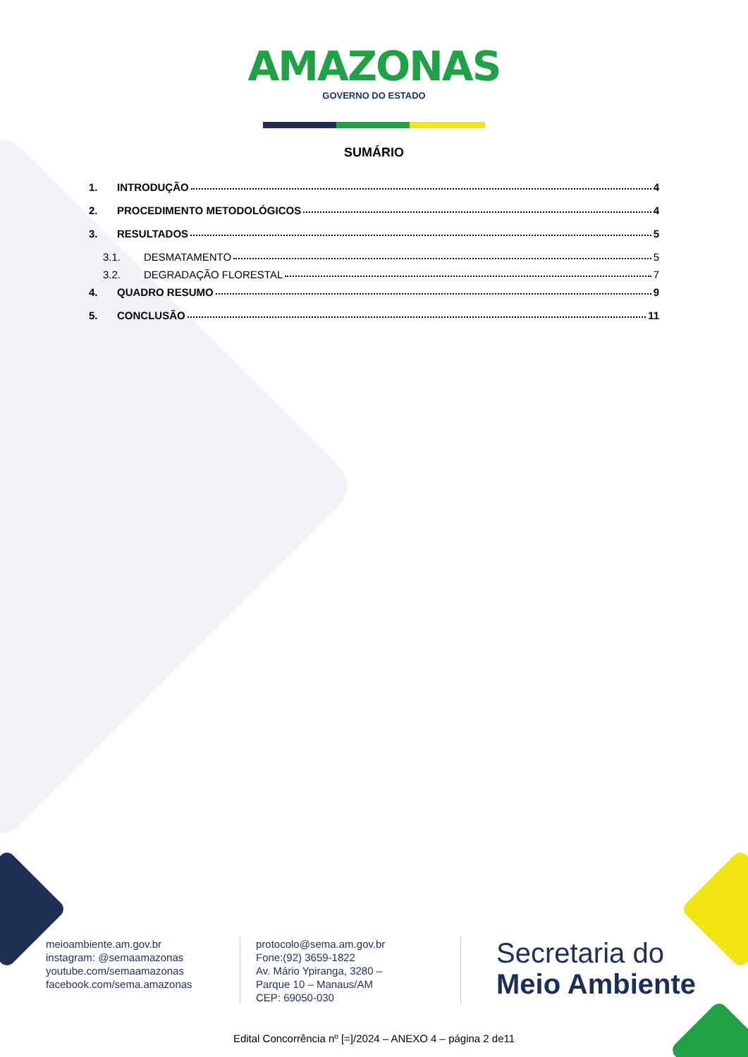AMAZONAS
GOVERNO DO ESTADO
SUMÁRIO
1. INTRODUÇÃO 4
2. PROCEDIMENTO METODOLÓGICOS 4
3. RESULTADOS 5
3.1. DESMATAMENTO 5
3.2. DEGRADAÇÃO FLORESTAL 7
4. QUADRO RESUMO 9
5. CONCLUSÃO 11
meioambiente.am.gov.br
instagram: @semaamazonas
youtube.com/semaamazonas
facebook.com/sema.amazonas
protocolo@sema.am.gov.br
Fone:(92) 3659-1822
Av. Mário Ypiranga, 3280 –
Parque 10 – Manaus/AM
CEP: 69050-030
Secretaria do
Meio Ambiente
Edital Concorrência nº [=]/2024 – ANEXO 4 – página 2 de11